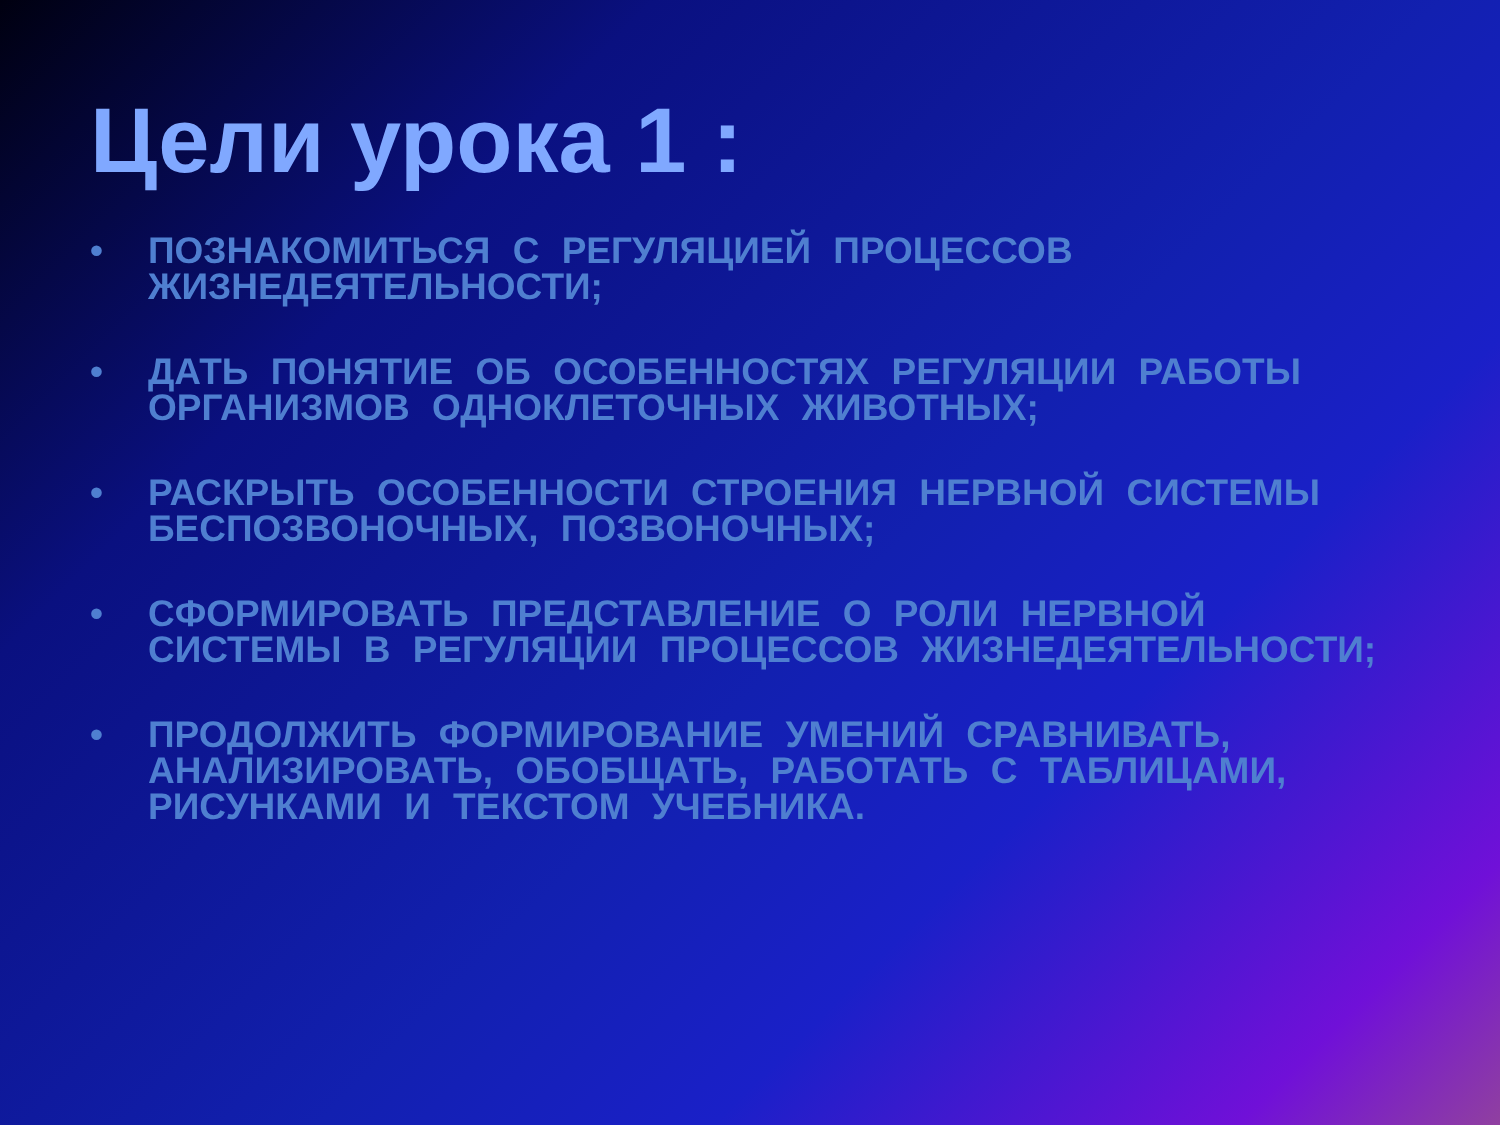Цели урока 1 :
• ПОЗНАКОМИТЬСЯ С РЕГУЛЯЦИЕЙ ПРОЦЕССОВ ЖИЗНЕДЕЯТЕЛЬНОСТИ;
• ДАТЬ ПОНЯТИЕ ОБ ОСОБЕННОСТЯХ РЕГУЛЯЦИИ РАБОТЫ ОРГАНИЗМОВ ОДНОКЛЕТОЧНЫХ ЖИВОТНЫХ;
• РАСКРЫТЬ ОСОБЕННОСТИ СТРОЕНИЯ НЕРВНОЙ СИСТЕМЫ БЕСПОЗВОНОЧНЫХ, ПОЗВОНОЧНЫХ;
• СФОРМИРОВАТЬ ПРЕДСТАВЛЕНИЕ О РОЛИ НЕРВНОЙ СИСТЕМЫ В РЕГУЛЯЦИИ ПРОЦЕССОВ ЖИЗНЕДЕЯТЕЛЬНОСТИ;
• ПРОДОЛЖИТЬ ФОРМИРОВАНИЕ УМЕНИЙ СРАВНИВАТЬ, АНАЛИЗИРОВАТЬ, ОБОБЩАТЬ, РАБОТАТЬ С ТАБЛИЦАМИ, РИСУНКАМИ И ТЕКСТОМ УЧЕБНИКА.